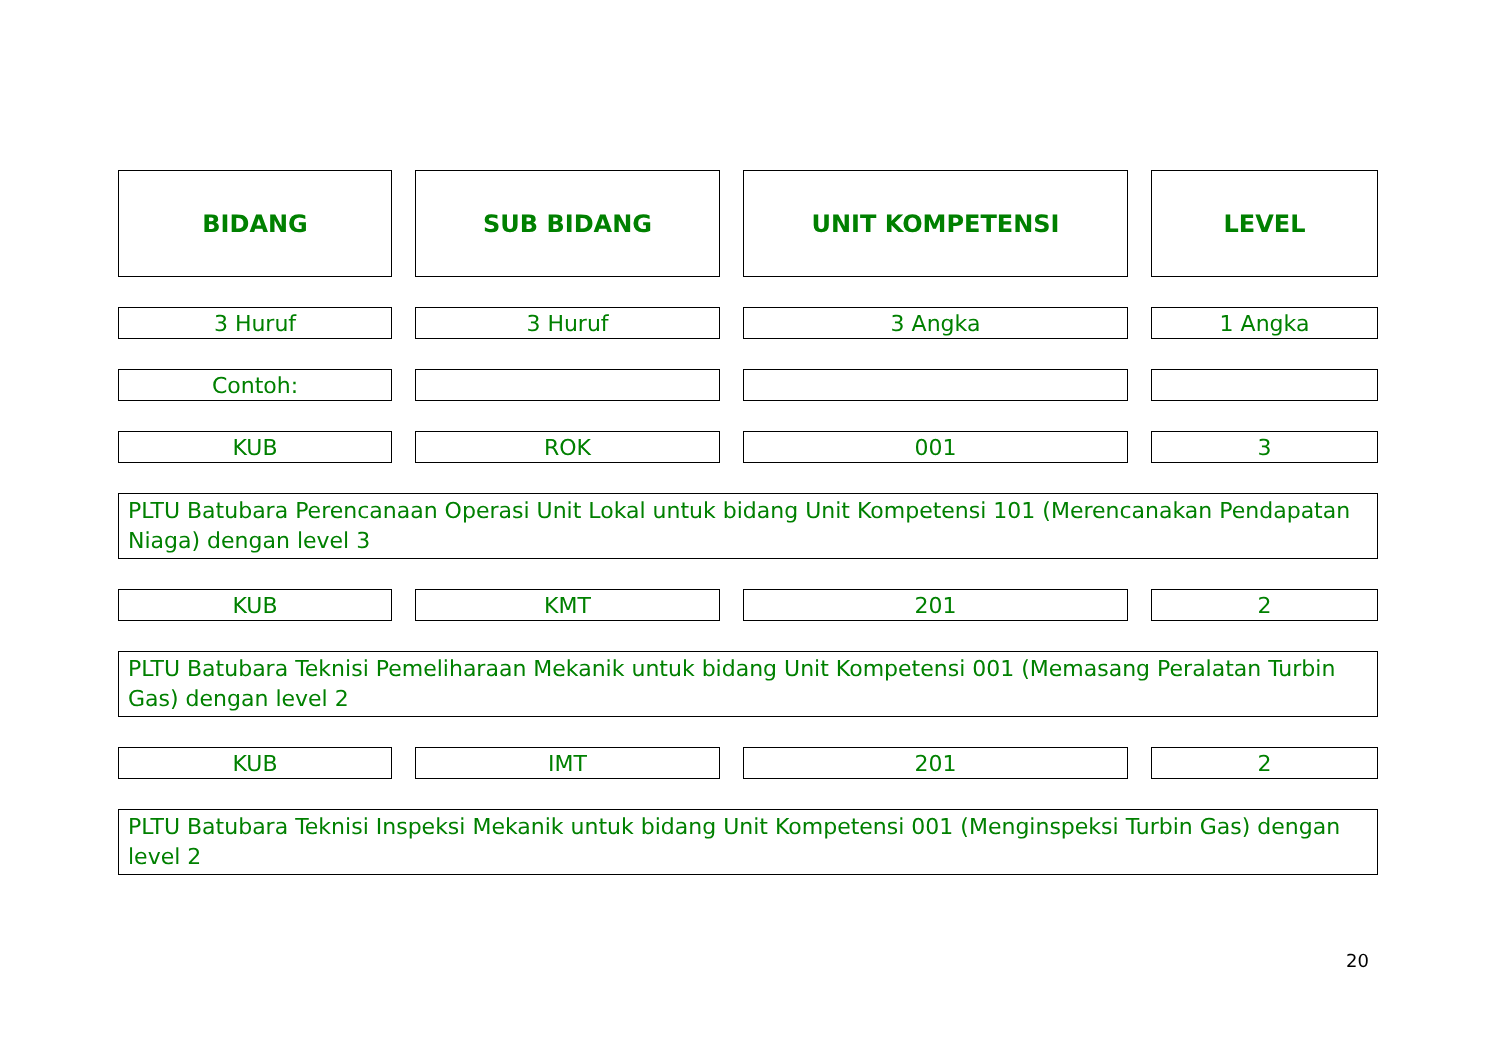BIDANG SUB BIDANG UNIT KOMPETENSI LEVEL
3 Huruf 3 Huruf 3 Angka 1 Angka
Contoh:
KUB ROK 001 3
PLTU Batubara Perencanaan Operasi Unit Lokal untuk bidang Unit Kompetensi 101 (Merencanakan Pendapatan Niaga) dengan level 3
KUB KMT 201 2
PLTU Batubara Teknisi Pemeliharaan Mekanik untuk bidang Unit Kompetensi 001 (Memasang Peralatan Turbin Gas) dengan level 2
KUB IMT 201 2
PLTU Batubara Teknisi Inspeksi Mekanik untuk bidang Unit Kompetensi 001 (Menginspeksi Turbin Gas) dengan level 2
20